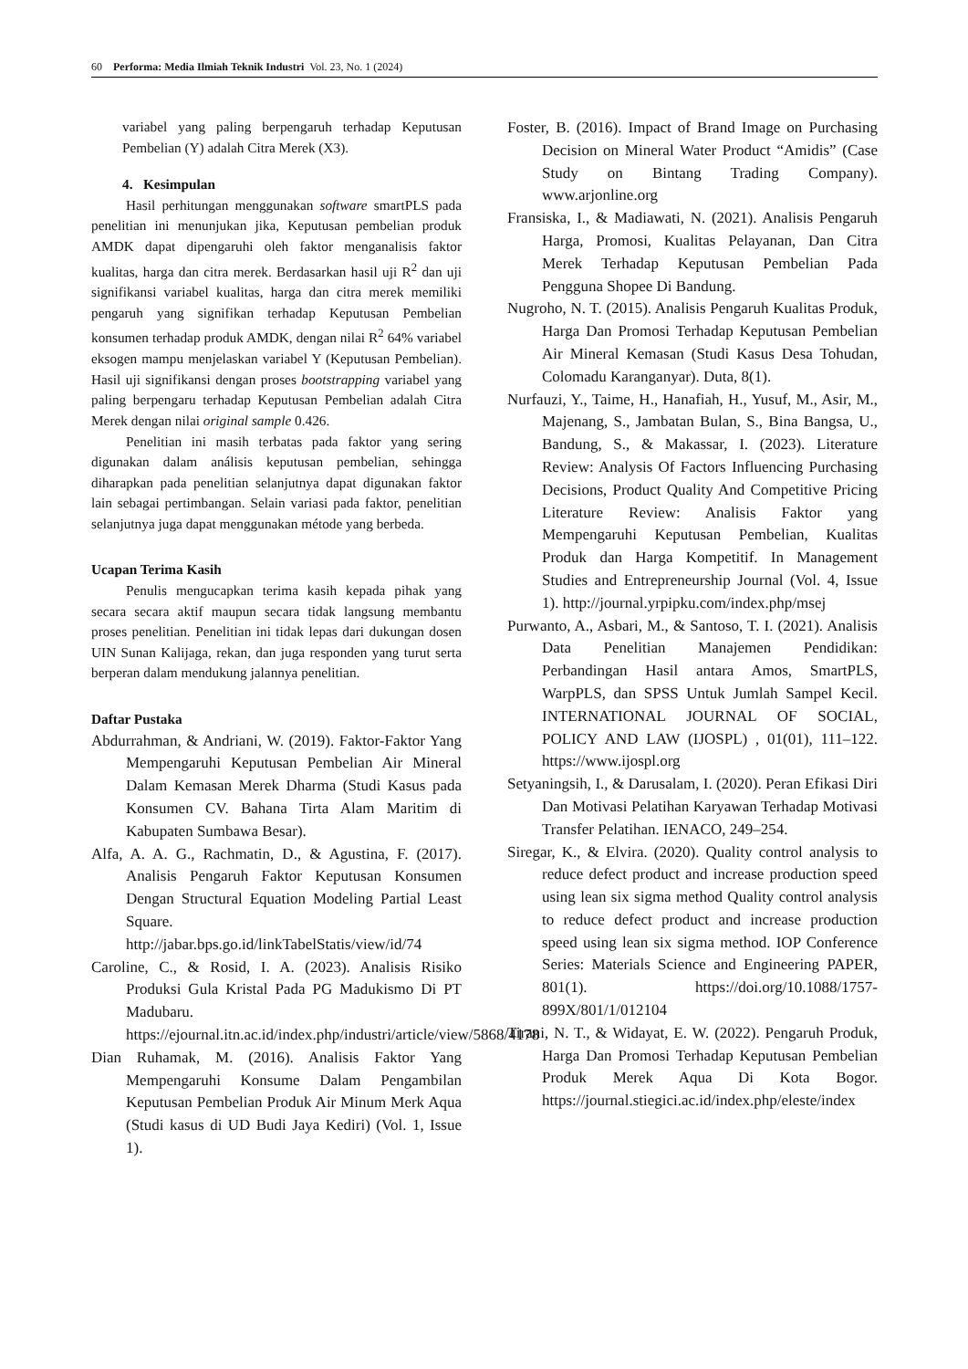60 Performa: Media Ilmiah Teknik Industri Vol. 23, No. 1 (2024)
variabel yang paling berpengaruh terhadap Keputusan Pembelian (Y) adalah Citra Merek (X3).
4. Kesimpulan
Hasil perhitungan menggunakan software smartPLS pada penelitian ini menunjukan jika, Keputusan pembelian produk AMDK dapat dipengaruhi oleh faktor menganalisis faktor kualitas, harga dan citra merek. Berdasarkan hasil uji R<sup>2</sup> dan uji signifikansi variabel kualitas, harga dan citra merek memiliki pengaruh yang signifikan terhadap Keputusan Pembelian konsumen terhadap produk AMDK, dengan nilai R<sup>2</sup> 64% variabel eksogen mampu menjelaskan variabel Y (Keputusan Pembelian). Hasil uji signifikansi dengan proses bootstrapping variabel yang paling berpengaru terhadap Keputusan Pembelian adalah Citra Merek dengan nilai original sample 0.426.
Penelitian ini masih terbatas pada faktor yang sering digunakan dalam análisis keputusan pembelian, sehingga diharapkan pada penelitian selanjutnya dapat digunakan faktor lain sebagai pertimbangan. Selain variasi pada faktor, penelitian selanjutnya juga dapat menggunakan métode yang berbeda.
Ucapan Terima Kasih
Penulis mengucapkan terima kasih kepada pihak yang secara secara aktif maupun secara tidak langsung membantu proses penelitian. Penelitian ini tidak lepas dari dukungan dosen UIN Sunan Kalijaga, rekan, dan juga responden yang turut serta berperan dalam mendukung jalannya penelitian.
Daftar Pustaka
Abdurrahman, & Andriani, W. (2019). Faktor-Faktor Yang Mempengaruhi Keputusan Pembelian Air Mineral Dalam Kemasan Merek Dharma (Studi Kasus pada Konsumen CV. Bahana Tirta Alam Maritim di Kabupaten Sumbawa Besar).
Alfa, A. A. G., Rachmatin, D., & Agustina, F. (2017). Analisis Pengaruh Faktor Keputusan Konsumen Dengan Structural Equation Modeling Partial Least Square. http://jabar.bps.go.id/linkTabelStatis/view/id/74
Caroline, C., & Rosid, I. A. (2023). Analisis Risiko Produksi Gula Kristal Pada PG Madukismo Di PT Madubaru. https://ejournal.itn.ac.id/index.php/industri/article/view/5868/4178
Dian Ruhamak, M. (2016). Analisis Faktor Yang Mempengaruhi Konsume Dalam Pengambilan Keputusan Pembelian Produk Air Minum Merk Aqua (Studi kasus di UD Budi Jaya Kediri) (Vol. 1, Issue 1).
Foster, B. (2016). Impact of Brand Image on Purchasing Decision on Mineral Water Product “Amidis” (Case Study on Bintang Trading Company). www.arjonline.org
Fransiska, I., & Madiawati, N. (2021). Analisis Pengaruh Harga, Promosi, Kualitas Pelayanan, Dan Citra Merek Terhadap Keputusan Pembelian Pada Pengguna Shopee Di Bandung.
Nugroho, N. T. (2015). Analisis Pengaruh Kualitas Produk, Harga Dan Promosi Terhadap Keputusan Pembelian Air Mineral Kemasan (Studi Kasus Desa Tohudan, Colomadu Karanganyar). Duta, 8(1).
Nurfauzi, Y., Taime, H., Hanafiah, H., Yusuf, M., Asir, M., Majenang, S., Jambatan Bulan, S., Bina Bangsa, U., Bandung, S., & Makassar, I. (2023). Literature Review: Analysis Of Factors Influencing Purchasing Decisions, Product Quality And Competitive Pricing Literature Review: Analisis Faktor yang Mempengaruhi Keputusan Pembelian, Kualitas Produk dan Harga Kompetitif. In Management Studies and Entrepreneurship Journal (Vol. 4, Issue 1). http://journal.yrpipku.com/index.php/msej
Purwanto, A., Asbari, M., & Santoso, T. I. (2021). Analisis Data Penelitian Manajemen Pendidikan: Perbandingan Hasil antara Amos, SmartPLS, WarpPLS, dan SPSS Untuk Jumlah Sampel Kecil. INTERNATIONAL JOURNAL OF SOCIAL, POLICY AND LAW (IJOSPL) , 01(01), 111–122. https://www.ijospl.org
Setyaningsih, I., & Darusalam, I. (2020). Peran Efikasi Diri Dan Motivasi Pelatihan Karyawan Terhadap Motivasi Transfer Pelatihan. IENACO, 249–254.
Siregar, K., & Elvira. (2020). Quality control analysis to reduce defect product and increase production speed using lean six sigma method Quality control analysis to reduce defect product and increase production speed using lean six sigma method. IOP Conference Series: Materials Science and Engineering PAPER, 801(1). https://doi.org/10.1088/1757-899X/801/1/012104
Tirani, N. T., & Widayat, E. W. (2022). Pengaruh Produk, Harga Dan Promosi Terhadap Keputusan Pembelian Produk Merek Aqua Di Kota Bogor. https://journal.stiegici.ac.id/index.php/eleste/index